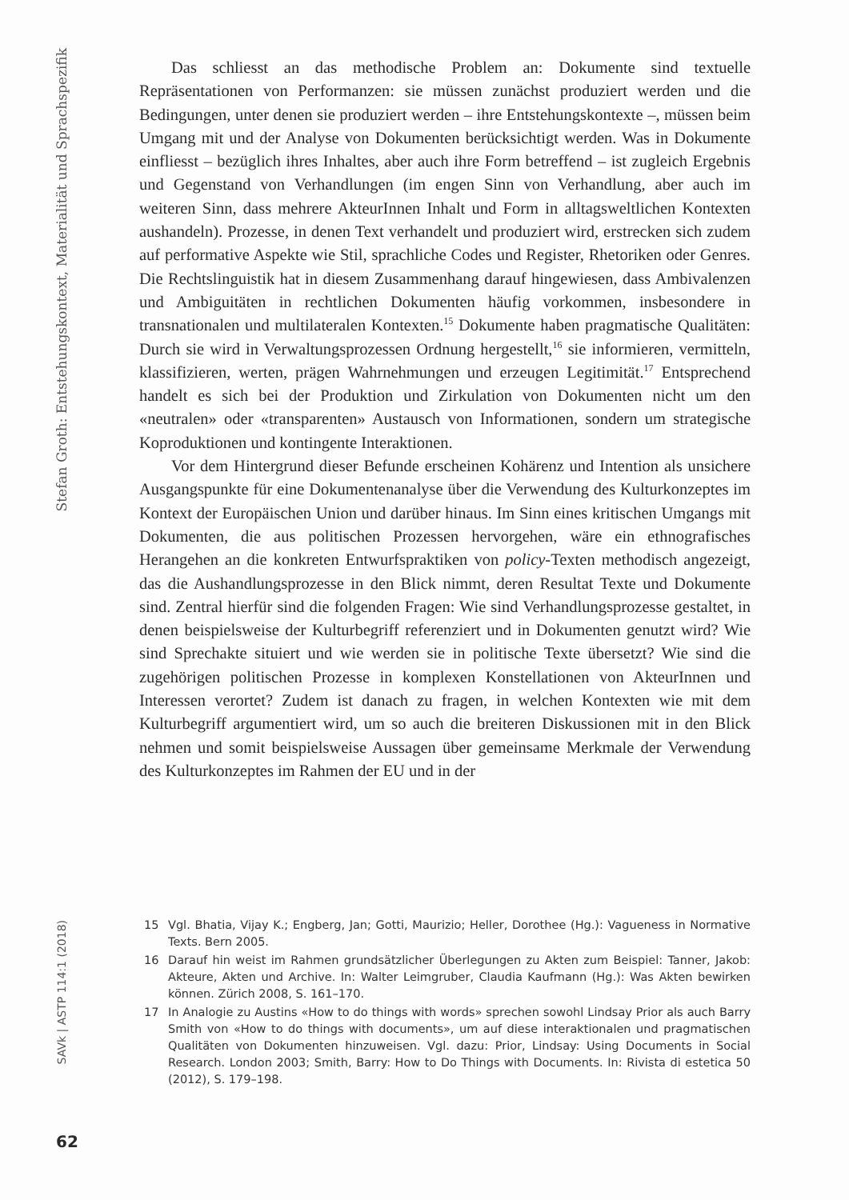Stefan Groth: Entstehungskontext, Materialität und Sprachspezifik
Das schliesst an das methodische Problem an: Dokumente sind textuelle Repräsentationen von Performanzen: sie müssen zunächst produziert werden und die Bedingungen, unter denen sie produziert werden – ihre Entstehungskontexte –, müssen beim Umgang mit und der Analyse von Dokumenten berücksichtigt werden. Was in Dokumente einfliesst – bezüglich ihres Inhaltes, aber auch ihre Form betreffend – ist zugleich Ergebnis und Gegenstand von Verhandlungen (im engen Sinn von Verhandlung, aber auch im weiteren Sinn, dass mehrere AkteurInnen Inhalt und Form in alltagsweltlichen Kontexten aushandeln). Prozesse, in denen Text verhandelt und produziert wird, erstrecken sich zudem auf performative Aspekte wie Stil, sprachliche Codes und Register, Rhetoriken oder Genres. Die Rechtslinguistik hat in diesem Zusammenhang darauf hingewiesen, dass Ambivalenzen und Ambiguitäten in rechtlichen Dokumenten häufig vorkommen, insbesondere in transnationalen und multilateralen Kontexten.<sup>15</sup> Dokumente haben pragmatische Qualitäten: Durch sie wird in Verwaltungsprozessen Ordnung hergestellt,<sup>16</sup> sie informieren, vermitteln, klassifizieren, werten, prägen Wahrnehmungen und erzeugen Legitimität.<sup>17</sup> Entsprechend handelt es sich bei der Produktion und Zirkulation von Dokumenten nicht um den «neutralen» oder «transparenten» Austausch von Informationen, sondern um strategische Koproduktionen und kontingente Interaktionen.
Vor dem Hintergrund dieser Befunde erscheinen Kohärenz und Intention als unsichere Ausgangspunkte für eine Dokumentenanalyse über die Verwendung des Kulturkonzeptes im Kontext der Europäischen Union und darüber hinaus. Im Sinn eines kritischen Umgangs mit Dokumenten, die aus politischen Prozessen hervorgehen, wäre ein ethnografisches Herangehen an die konkreten Entwurfspraktiken von policy-Texten methodisch angezeigt, das die Aushandlungsprozesse in den Blick nimmt, deren Resultat Texte und Dokumente sind. Zentral hierfür sind die folgenden Fragen: Wie sind Verhandlungsprozesse gestaltet, in denen beispielsweise der Kulturbegriff referenziert und in Dokumenten genutzt wird? Wie sind Sprechakte situiert und wie werden sie in politische Texte übersetzt? Wie sind die zugehörigen politischen Prozesse in komplexen Konstellationen von AkteurInnen und Interessen verortet? Zudem ist danach zu fragen, in welchen Kontexten wie mit dem Kulturbegriff argumentiert wird, um so auch die breiteren Diskussionen mit in den Blick nehmen und somit beispielsweise Aussagen über gemeinsame Merkmale der Verwendung des Kulturkonzeptes im Rahmen der EU und in der
15 Vgl. Bhatia, Vijay K.; Engberg, Jan; Gotti, Maurizio; Heller, Dorothee (Hg.): Vagueness in Normative Texts. Bern 2005.
16 Darauf hin weist im Rahmen grundsätzlicher Überlegungen zu Akten zum Beispiel: Tanner, Jakob: Akteure, Akten und Archive. In: Walter Leimgruber, Claudia Kaufmann (Hg.): Was Akten bewirken können. Zürich 2008, S. 161–170.
17 In Analogie zu Austins «How to do things with words» sprechen sowohl Lindsay Prior als auch Barry Smith von «How to do things with documents», um auf diese interaktionalen und pragmatischen Qualitäten von Dokumenten hinzuweisen. Vgl. dazu: Prior, Lindsay: Using Documents in Social Research. London 2003; Smith, Barry: How to Do Things with Documents. In: Rivista di estetica 50 (2012), S. 179–198.
SAVk | ASTP 114:1 (2018)
62